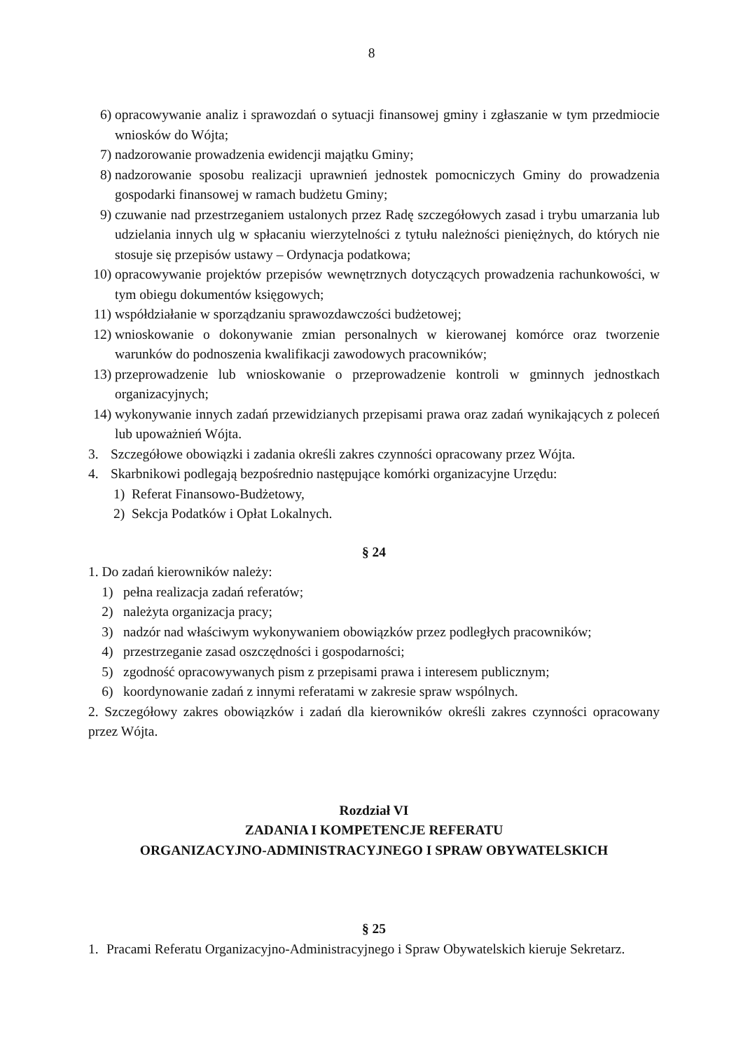8
6) opracowywanie analiz i sprawozdań o sytuacji finansowej gminy i zgłaszanie w tym przedmiocie wniosków do Wójta;
7) nadzorowanie prowadzenia ewidencji majątku Gminy;
8) nadzorowanie sposobu realizacji uprawnień jednostek pomocniczych Gminy do prowadzenia gospodarki finansowej w ramach budżetu Gminy;
9) czuwanie nad przestrzeganiem ustalonych przez Radę szczegółowych zasad i trybu umarzania lub udzielania innych ulg w spłacaniu wierzytelności z tytułu należności pieniężnych, do których nie stosuje się przepisów ustawy – Ordynacja podatkowa;
10) opracowywanie projektów przepisów wewnętrznych dotyczących prowadzenia rachunkowości, w tym obiegu dokumentów księgowych;
11) współdziałanie w sporządzaniu sprawozdawczości budżetowej;
12) wnioskowanie o dokonywanie zmian personalnych w kierowanej komórce oraz tworzenie warunków do podnoszenia kwalifikacji zawodowych pracowników;
13) przeprowadzenie lub wnioskowanie o przeprowadzenie kontroli w gminnych jednostkach organizacyjnych;
14) wykonywanie innych zadań przewidzianych przepisami prawa oraz zadań wynikających z poleceń lub upoważnień Wójta.
3. Szczegółowe obowiązki i zadania określi zakres czynności opracowany przez Wójta.
4. Skarbnikowi podlegają bezpośrednio następujące komórki organizacyjne Urzędu:
1) Referat Finansowo-Budżetowy,
2) Sekcja Podatków i Opłat Lokalnych.
§ 24
1. Do zadań kierowników należy:
1) pełna realizacja zadań referatów;
2) należyta organizacja pracy;
3) nadzór nad właściwym wykonywaniem obowiązków przez podległych pracowników;
4) przestrzeganie zasad oszczędności i gospodarności;
5) zgodność opracowywanych pism z przepisami prawa i interesem publicznym;
6) koordynowanie zadań z innymi referatami w zakresie spraw wspólnych.
2. Szczegółowy zakres obowiązków i zadań dla kierowników określi zakres czynności opracowany przez Wójta.
Rozdział VI
ZADANIA I KOMPETENCJE REFERATU
ORGANIZACYJNO-ADMINISTRACYJNEGO I SPRAW OBYWATELSKICH
§ 25
1. Pracami Referatu Organizacyjno-Administracyjnego i Spraw Obywatelskich kieruje Sekretarz.